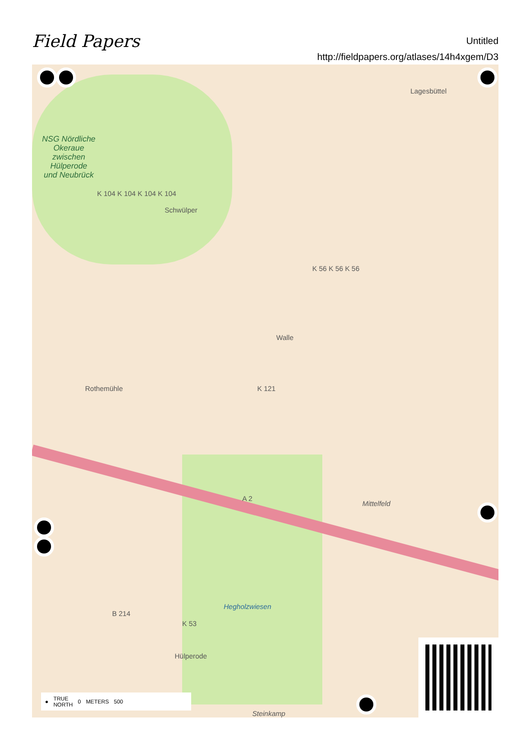Field Papers
Untitled
http://fieldpapers.org/atlases/14h4xgem/D3
NSG Nördliche
Okeraue
zwischen
Hülperode
und Neubrück
Schwülper
Lagesbüttel
Walle
Rothemühle
Mittelfeld
Hegholzwiesen
Hülperode
K 104 K 104 K 104 K 104
K 56 K 56 K 56
K 121
A 2
B 214
K 53
Steinkamp
● TRUE
NORTH 0 METERS 500